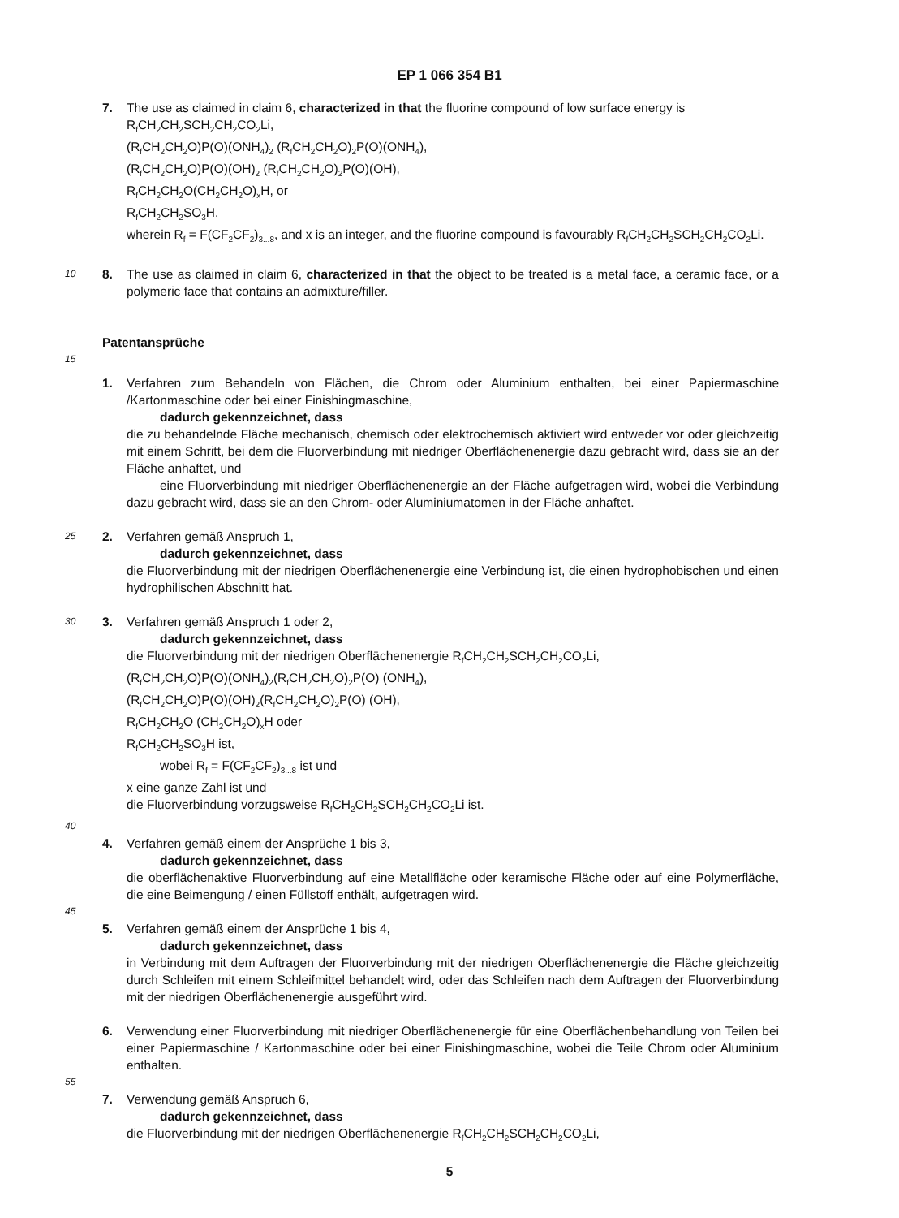EP 1 066 354 B1
7. The use as claimed in claim 6, characterized in that the fluorine compound of low surface energy is
R<sub>f</sub>CH<sub>2</sub>CH<sub>2</sub>SCH<sub>2</sub>CH<sub>2</sub>CO<sub>2</sub>Li,
(R<sub>f</sub>CH<sub>2</sub>CH<sub>2</sub>O)P(O)(ONH<sub>4</sub>)<sub>2</sub> (R<sub>f</sub>CH<sub>2</sub>CH<sub>2</sub>O)<sub>2</sub>P(O)(ONH<sub>4</sub>),
(R<sub>f</sub>CH<sub>2</sub>CH<sub>2</sub>O)P(O)(OH)<sub>2</sub> (R<sub>f</sub>CH<sub>2</sub>CH<sub>2</sub>O)<sub>2</sub>P(O)(OH),
R<sub>f</sub>CH<sub>2</sub>CH<sub>2</sub>O(CH<sub>2</sub>CH<sub>2</sub>O)<sub>x</sub>H, or
R<sub>f</sub>CH<sub>2</sub>CH<sub>2</sub>SO<sub>3</sub>H,
wherein R<sub>f</sub> = F(CF<sub>2</sub>CF<sub>2</sub>)<sub>3...8</sub>, and x is an integer, and the fluorine compound is favourably R<sub>f</sub>CH<sub>2</sub>CH<sub>2</sub>SCH<sub>2</sub>CH<sub>2</sub>CO<sub>2</sub>Li.
10
8. The use as claimed in claim 6, characterized in that the object to be treated is a metal face, a ceramic face, or a polymeric face that contains an admixture/filler.
Patentansprüche
15
1. Verfahren zum Behandeln von Flächen, die Chrom oder Aluminium enthalten, bei einer Papiermaschine /Kartonmaschine oder bei einer Finishingmaschine,
dadurch gekennzeichnet, dass
die zu behandelnde Fläche mechanisch, chemisch oder elektrochemisch aktiviert wird entweder vor oder gleichzeitig mit einem Schritt, bei dem die Fluorverbindung mit niedriger Oberflächenenergie dazu gebracht wird, dass sie an der Fläche anhaftet, und
eine Fluorverbindung mit niedriger Oberflächenenergie an der Fläche aufgetragen wird, wobei die Verbindung dazu gebracht wird, dass sie an den Chrom- oder Aluminiumatomen in der Fläche anhaftet.
25
2. Verfahren gemäß Anspruch 1,
dadurch gekennzeichnet, dass
die Fluorverbindung mit der niedrigen Oberflächenenergie eine Verbindung ist, die einen hydrophobischen und einen hydrophilischen Abschnitt hat.
30
3. Verfahren gemäß Anspruch 1 oder 2,
dadurch gekennzeichnet, dass
die Fluorverbindung mit der niedrigen Oberflächenenergie R<sub>f</sub>CH<sub>2</sub>CH<sub>2</sub>SCH<sub>2</sub>CH<sub>2</sub>CO<sub>2</sub>Li,
(R<sub>f</sub>CH<sub>2</sub>CH<sub>2</sub>O)P(O)(ONH<sub>4</sub>)<sub>2</sub>(R<sub>f</sub>CH<sub>2</sub>CH<sub>2</sub>O)<sub>2</sub>P(O) (ONH<sub>4</sub>),
(R<sub>f</sub>CH<sub>2</sub>CH<sub>2</sub>O)P(O)(OH)<sub>2</sub>(R<sub>f</sub>CH<sub>2</sub>CH<sub>2</sub>O)<sub>2</sub>P(O) (OH),
R<sub>f</sub>CH<sub>2</sub>CH<sub>2</sub>O (CH<sub>2</sub>CH<sub>2</sub>O)<sub>x</sub>H oder
R<sub>f</sub>CH<sub>2</sub>CH<sub>2</sub>SO<sub>3</sub>H ist,
wobei R<sub>f</sub> = F(CF<sub>2</sub>CF<sub>2</sub>)<sub>3...8</sub> ist und
x eine ganze Zahl ist und
die Fluorverbindung vorzugsweise R<sub>f</sub>CH<sub>2</sub>CH<sub>2</sub>SCH<sub>2</sub>CH<sub>2</sub>CO<sub>2</sub>Li ist.
40
4. Verfahren gemäß einem der Ansprüche 1 bis 3,
dadurch gekennzeichnet, dass
die oberflächenaktive Fluorverbindung auf eine Metallfläche oder keramische Fläche oder auf eine Polymerfläche, die eine Beimengung / einen Füllstoff enthält, aufgetragen wird.
45
5. Verfahren gemäß einem der Ansprüche 1 bis 4,
dadurch gekennzeichnet, dass
in Verbindung mit dem Auftragen der Fluorverbindung mit der niedrigen Oberflächenenergie die Fläche gleichzeitig durch Schleifen mit einem Schleifmittel behandelt wird, oder das Schleifen nach dem Auftragen der Fluorverbindung mit der niedrigen Oberflächenenergie ausgeführt wird.
6. Verwendung einer Fluorverbindung mit niedriger Oberflächenenergie für eine Oberflächenbehandlung von Teilen bei einer Papiermaschine / Kartonmaschine oder bei einer Finishingmaschine, wobei die Teile Chrom oder Aluminium enthalten.
55
7. Verwendung gemäß Anspruch 6,
dadurch gekennzeichnet, dass
die Fluorverbindung mit der niedrigen Oberflächenenergie R<sub>f</sub>CH<sub>2</sub>CH<sub>2</sub>SCH<sub>2</sub>CH<sub>2</sub>CO<sub>2</sub>Li,
5